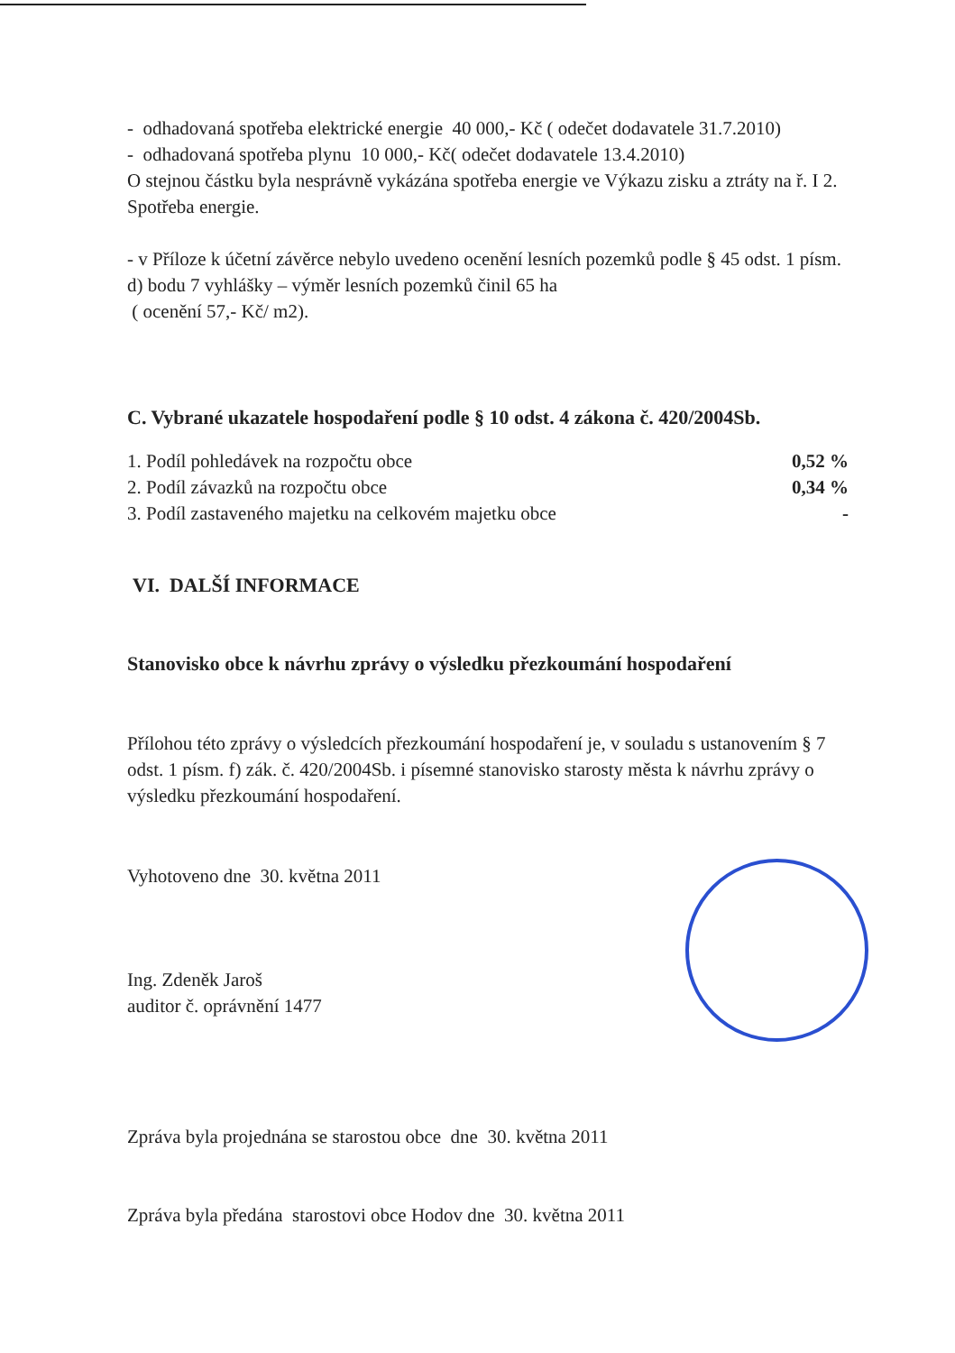- odhadovaná spotřeba elektrické energie 40 000,- Kč ( odečet dodavatele 31.7.2010)
- odhadovaná spotřeba plynu 10 000,- Kč( odečet dodavatele 13.4.2010)
O stejnou částku byla nesprávně vykázána spotřeba energie ve Výkazu zisku a ztráty na ř. I 2. Spotřeba energie.
- v Příloze k účetní závěrce nebylo uvedeno ocenění lesních pozemků podle § 45 odst. 1 písm. d) bodu 7 vyhlášky – výměr lesních pozemků činil 65 ha
( ocenění 57,- Kč/ m2).
C. Vybrané ukazatele hospodaření podle § 10 odst. 4 zákona č. 420/2004Sb.
| 1. Podíl pohledávek na rozpočtu obce | 0,52 % |
| 2. Podíl závazků na rozpočtu obce | 0,34 % |
| 3. Podíl zastaveného majetku na celkovém majetku obce | - |
VI. DALŠÍ INFORMACE
Stanovisko obce k návrhu zprávy o výsledku přezkoumání hospodaření
Přílohou této zprávy o výsledcích přezkoumání hospodaření je, v souladu s ustanovením § 7 odst. 1 písm. f) zák. č. 420/2004Sb. i písemné stanovisko starosty města k návrhu zprávy o výsledku přezkoumání hospodaření.
Vyhotoveno dne 30. května 2011
Ing. Zdeněk Jaroš
auditor č. oprávnění 1477
Zpráva byla projednána se starostou obce dne 30. května 2011
Zpráva byla předána starostovi obce Hodov dne 30. května 2011